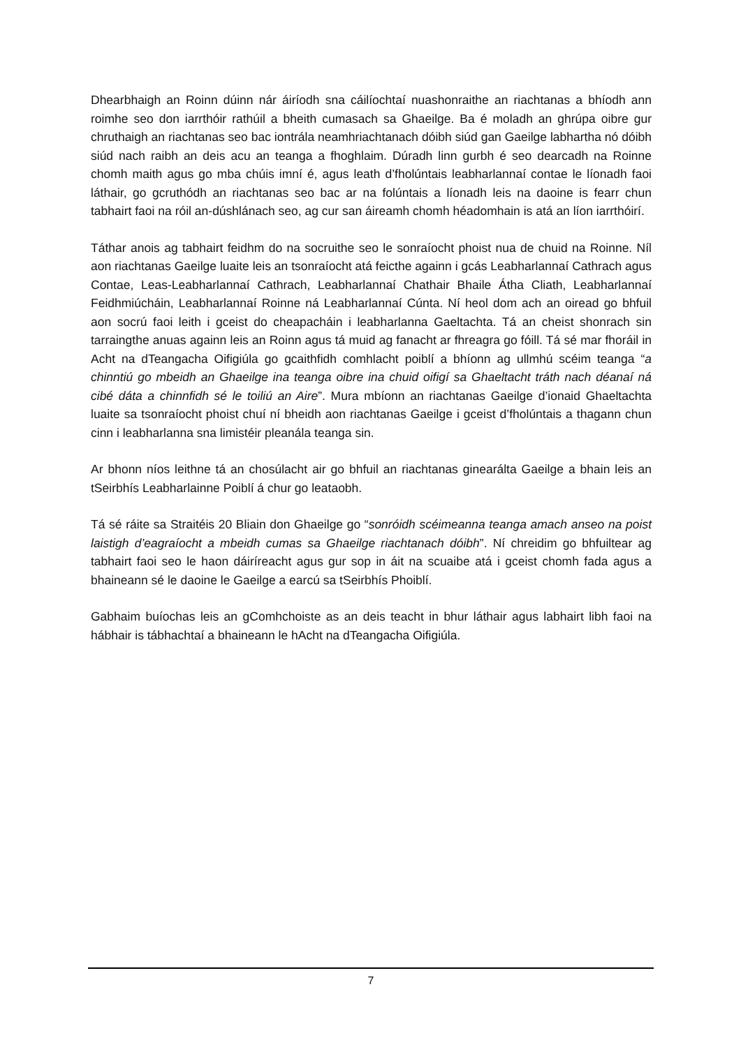Dhearbhaigh an Roinn dúinn nár áiríodh sna cáilíochtaí nuashonraithe an riachtanas a bhíodh ann roimhe seo don iarrthóir rathúil a bheith cumasach sa Ghaeilge. Ba é moladh an ghrúpa oibre gur chruthaigh an riachtanas seo bac iontrála neamhriachtanach dóibh siúd gan Gaeilge labhartha nó dóibh siúd nach raibh an deis acu an teanga a fhoghlaim. Dúradh linn gurbh é seo dearcadh na Roinne chomh maith agus go mba chúis imní é, agus leath d’fholúntais leabharlannaí contae le líonadh faoi láthair, go gcruthódh an riachtanas seo bac ar na folúntais a líonadh leis na daoine is fearr chun tabhairt faoi na róil an-dúshlánach seo, ag cur san áireamh chomh héadomhain is atá an líon iarrthóirí.
Táthar anois ag tabhairt feidhm do na socruithe seo le sonraíocht phoist nua de chuid na Roinne. Níl aon riachtanas Gaeilge luaite leis an tsonraíocht atá feicthe againn i gcás Leabharlannaí Cathrach agus Contae, Leas-Leabharlannaí Cathrach, Leabharlannaí Chathair Bhaile Átha Cliath, Leabharlannaí Feidhmiúcháin, Leabharlannaí Roinne ná Leabharlannaí Cúnta. Ní heol dom ach an oiread go bhfuil aon socrú faoi leith i gceist do cheapacháin i leabharlanna Gaeltachta. Tá an cheist shonrach sin tarraingthe anuas againn leis an Roinn agus tá muid ag fanacht ar fhreagra go fóill. Tá sé mar fhoráil in Acht na dTeangacha Oifigiúla go gcaithfidh comhlacht poiblí a bhíonn ag ullmhú scéim teanga “a chinntiú go mbeidh an Ghaeilge ina teanga oibre ina chuid oifigí sa Ghaeltacht tráth nach déanaí ná cibé dáta a chinnfidh sé le toiliú an Aire”. Mura mbíonn an riachtanas Gaeilge d’ionaid Ghaeltachta luaite sa tsonraíocht phoist chuí ní bheidh aon riachtanas Gaeilge i gceist d’fholúntais a thagann chun cinn i leabharlanna sna limistéir pleanála teanga sin.
Ar bhonn níos leithne tá an chosúlacht air go bhfuil an riachtanas ginearálta Gaeilge a bhain leis an tSeirbhís Leabharlainne Poiblí á chur go leataobh.
Tá sé ráite sa Straitéis 20 Bliain don Ghaeilge go “sonróidh scéimeanna teanga amach anseo na poist laistigh d’eagraíocht a mbeidh cumas sa Ghaeilge riachtanach dóibh”. Ní chreidim go bhfuiltear ag tabhairt faoi seo le haon dáiríreacht agus gur sop in áit na scuaibe atá i gceist chomh fada agus a bhaineann sé le daoine le Gaeilge a earcú sa tSeirbhís Phoiblí.
Gabhaim buíochas leis an gComhchoiste as an deis teacht in bhur láthair agus labhairt libh faoi na hábhair is tábhachtaí a bhaineann le hAcht na dTeangacha Oifigiúla.
7